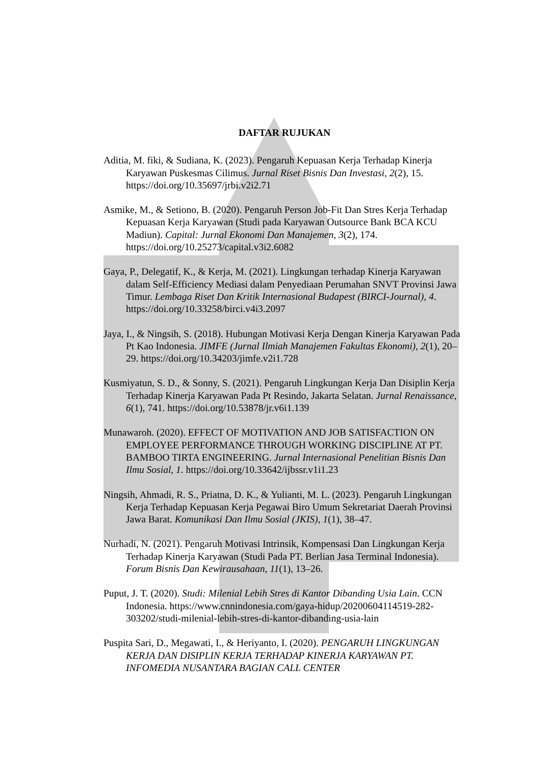DAFTAR RUJUKAN
Aditia, M. fiki, & Sudiana, K. (2023). Pengaruh Kepuasan Kerja Terhadap Kinerja Karyawan Puskesmas Cilimus. Jurnal Riset Bisnis Dan Investasi, 2(2), 15. https://doi.org/10.35697/jrbi.v2i2.71
Asmike, M., & Setiono, B. (2020). Pengaruh Person Job-Fit Dan Stres Kerja Terhadap Kepuasan Kerja Karyawan (Studi pada Karyawan Outsource Bank BCA KCU Madiun). Capital: Jurnal Ekonomi Dan Manajemen, 3(2), 174. https://doi.org/10.25273/capital.v3i2.6082
Gaya, P., Delegatif, K., & Kerja, M. (2021). Lingkungan terhadap Kinerja Karyawan dalam Self-Efficiency Mediasi dalam Penyediaan Perumahan SNVT Provinsi Jawa Timur. Lembaga Riset Dan Kritik Internasional Budapest (BIRCI-Journal), 4. https://doi.org/10.33258/birci.v4i3.2097
Jaya, I., & Ningsih, S. (2018). Hubungan Motivasi Kerja Dengan Kinerja Karyawan Pada Pt Kao Indonesia. JIMFE (Jurnal Ilmiah Manajemen Fakultas Ekonomi), 2(1), 20–29. https://doi.org/10.34203/jimfe.v2i1.728
Kusmiyatun, S. D., & Sonny, S. (2021). Pengaruh Lingkungan Kerja Dan Disiplin Kerja Terhadap Kinerja Karyawan Pada Pt Resindo, Jakarta Selatan. Jurnal Renaissance, 6(1), 741. https://doi.org/10.53878/jr.v6i1.139
Munawaroh. (2020). EFFECT OF MOTIVATION AND JOB SATISFACTION ON EMPLOYEE PERFORMANCE THROUGH WORKING DISCIPLINE AT PT. BAMBOO TIRTA ENGINEERING. Jurnal Internasional Penelitian Bisnis Dan Ilmu Sosial, 1. https://doi.org/10.33642/ijbssr.v1i1.23
Ningsih, Ahmadi, R. S., Priatna, D. K., & Yulianti, M. L. (2023). Pengaruh Lingkungan Kerja Terhadap Kepuasan Kerja Pegawai Biro Umum Sekretariat Daerah Provinsi Jawa Barat. Komunikasi Dan Ilmu Sosial (JKIS), 1(1), 38–47.
Nurhadi, N. (2021). Pengaruh Motivasi Intrinsik, Kompensasi Dan Lingkungan Kerja Terhadap Kinerja Karyawan (Studi Pada PT. Berlian Jasa Terminal Indonesia). Forum Bisnis Dan Kewirausahaan, 11(1), 13–26.
Puput, J. T. (2020). Studi: Milenial Lebih Stres di Kantor Dibanding Usia Lain. CCN Indonesia. https://www.cnnindonesia.com/gaya-hidup/20200604114519-282-303202/studi-milenial-lebih-stres-di-kantor-dibanding-usia-lain
Puspita Sari, D., Megawati, I., & Heriyanto, I. (2020). PENGARUH LINGKUNGAN KERJA DAN DISIPLIN KERJA TERHADAP KINERJA KARYAWAN PT. INFOMEDIA NUSANTARA BAGIAN CALL CENTER